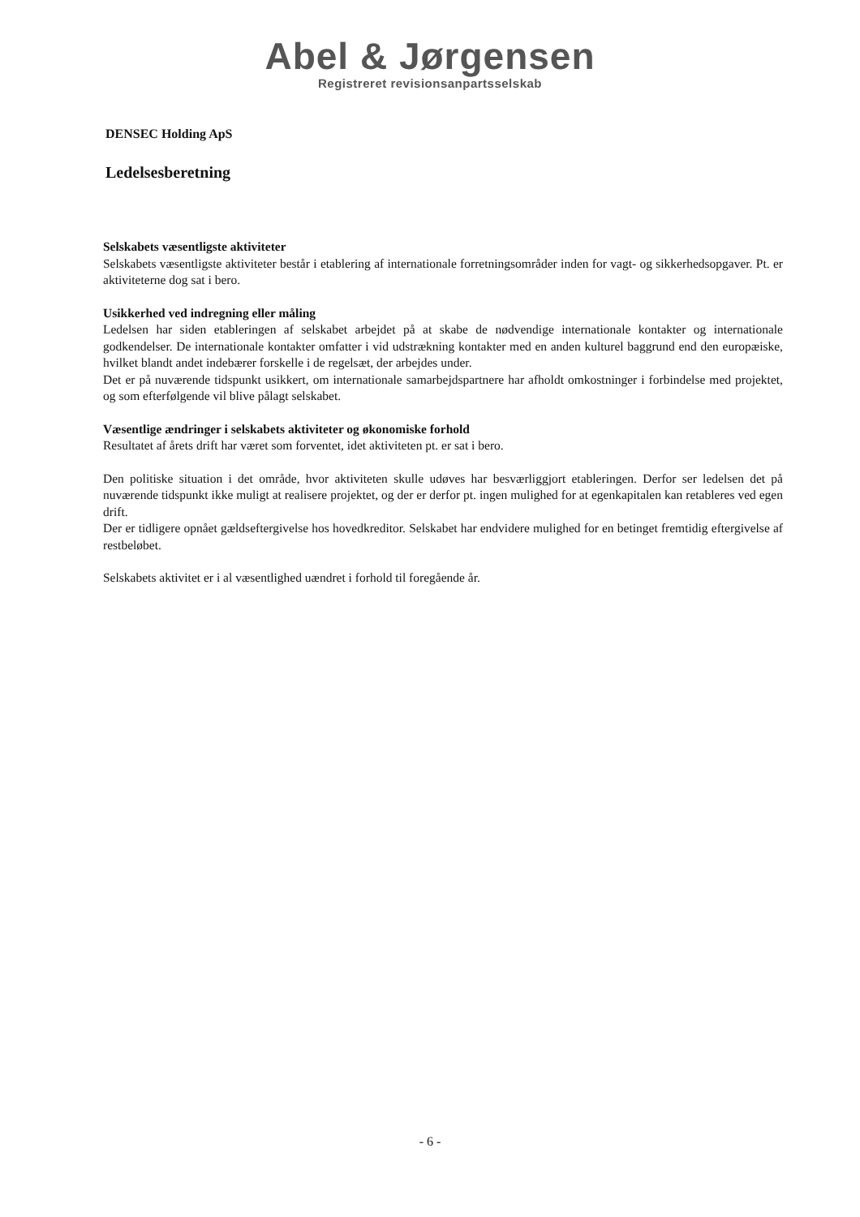Abel & Jørgensen
Registreret revisionsanpartsselskab
DENSEC Holding ApS
Ledelsesberetning
Selskabets væsentligste aktiviteter
Selskabets væsentligste aktiviteter består i etablering af internationale forretningsområder inden for vagt- og sikkerhedsopgaver. Pt. er aktiviteterne dog sat i bero.
Usikkerhed ved indregning eller måling
Ledelsen har siden etableringen af selskabet arbejdet på at skabe de nødvendige internationale kontakter og internationale godkendelser. De internationale kontakter omfatter i vid udstrækning kontakter med en anden kulturel baggrund end den europæiske, hvilket blandt andet indebærer forskelle i de regelsæt, der arbejdes under.
Det er på nuværende tidspunkt usikkert, om internationale samarbejdspartnere har afholdt omkostninger i forbindelse med projektet, og som efterfølgende vil blive pålagt selskabet.
Væsentlige ændringer i selskabets aktiviteter og økonomiske forhold
Resultatet af årets drift har været som forventet, idet aktiviteten pt. er sat i bero.
Den politiske situation i det område, hvor aktiviteten skulle udøves har besværliggjort etableringen. Derfor ser ledelsen det på nuværende tidspunkt ikke muligt at realisere projektet, og der er derfor pt. ingen mulighed for at egenkapitalen kan retableres ved egen drift.
Der er tidligere opnået gældseftergivelse hos hovedkreditor. Selskabet har endvidere mulighed for en betinget fremtidig eftergivelse af restbeløbet.
Selskabets aktivitet er i al væsentlighed uændret i forhold til foregående år.
- 6 -